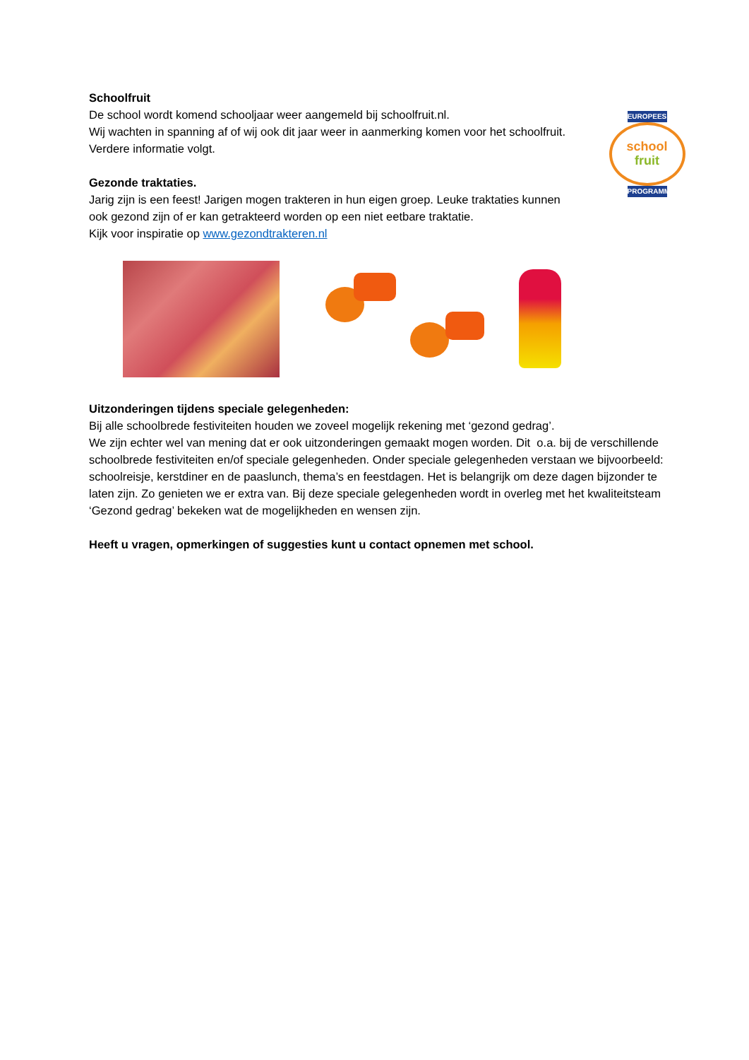Schoolfruit
De school wordt komend schooljaar weer aangemeld bij schoolfruit.nl.
Wij wachten in spanning af of wij ook dit jaar weer in aanmerking komen voor het schoolfruit. Verdere informatie volgt.
Gezonde traktaties.
Jarig zijn is een feest! Jarigen mogen trakteren in hun eigen groep. Leuke traktaties kunnen ook gezond zijn of er kan getrakteerd worden op een niet eetbare traktatie.
Kijk voor inspiratie op www.gezondtrakteren.nl
EUROPEES
school
fruit
PROGRAMMA
Uitzonderingen tijdens speciale gelegenheden:
Bij alle schoolbrede festiviteiten houden we zoveel mogelijk rekening met ‘gezond gedrag’.
We zijn echter wel van mening dat er ook uitzonderingen gemaakt mogen worden. Dit o.a. bij de verschillende schoolbrede festiviteiten en/of speciale gelegenheden. Onder speciale gelegenheden verstaan we bijvoorbeeld: schoolreisje, kerstdiner en de paaslunch, thema’s en feestdagen. Het is belangrijk om deze dagen bijzonder te laten zijn. Zo genieten we er extra van. Bij deze speciale gelegenheden wordt in overleg met het kwaliteitsteam ‘Gezond gedrag’ bekeken wat de mogelijkheden en wensen zijn.
Heeft u vragen, opmerkingen of suggesties kunt u contact opnemen met school.